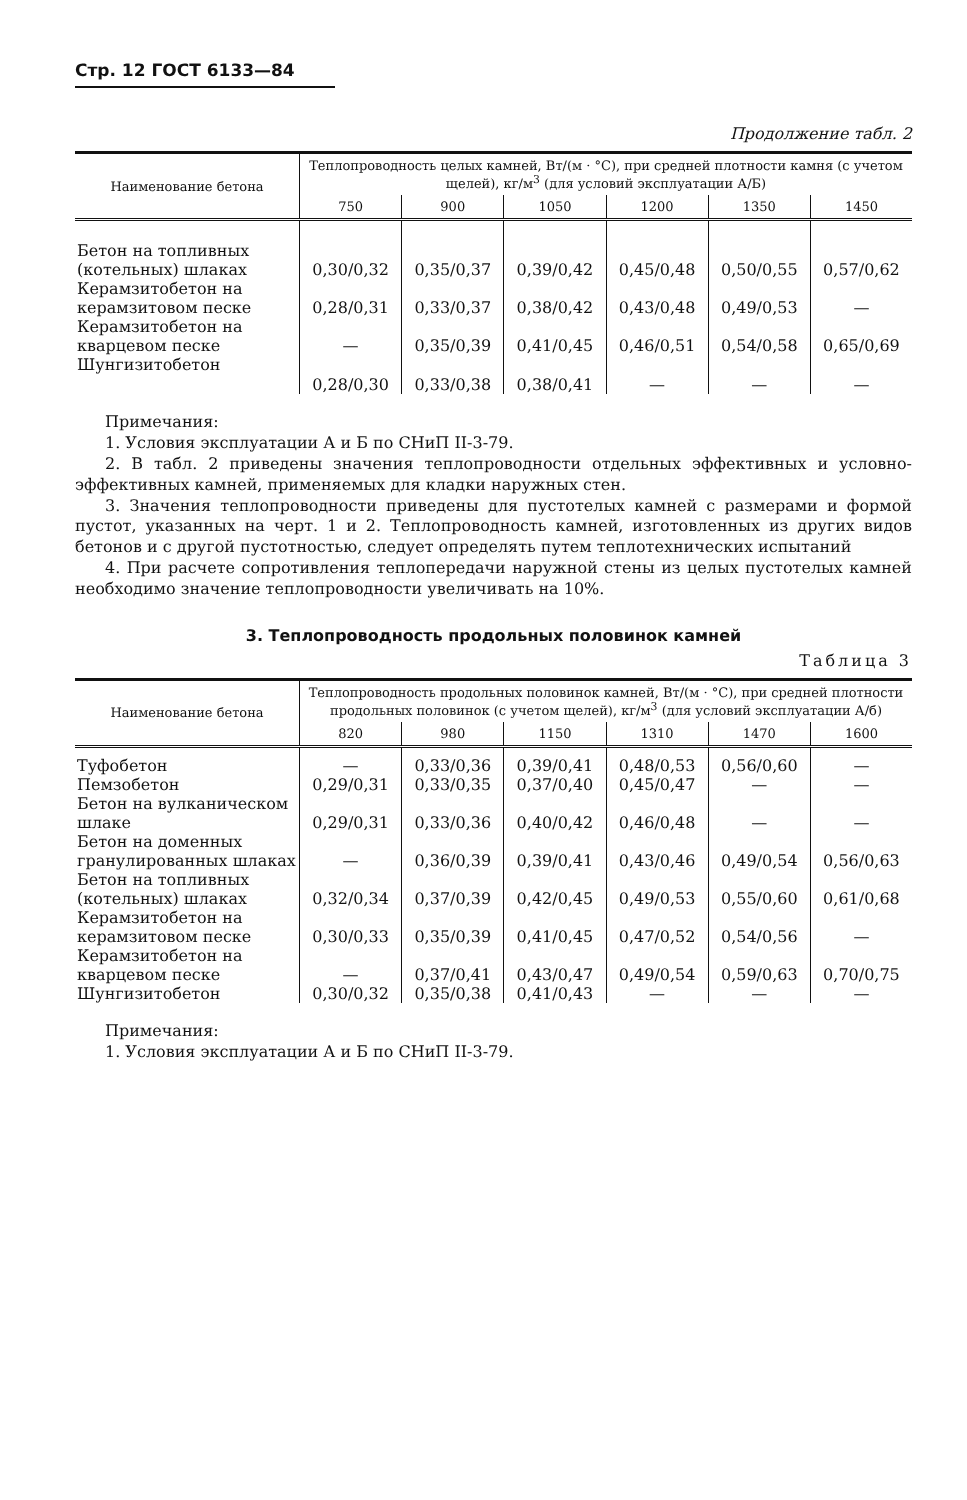Стр. 12 ГОСТ 6133—84
Продолжение табл. 2
| Наименование бетона | Теплопроводность целых камней, Вт/(м · °С), при средней плотности камня (с учетом щелей), кг/м<sup>3</sup> (для условий эксплуатации А/Б) | | | | | |
| --- | --- | --- | --- | --- | --- | --- |
| | 750 | 900 | 1050 | 1200 | 1350 | 1450 |
| Бетон на топливных (котельных) шлаках | 0,30/0,32 | 0,35/0,37 | 0,39/0,42 | 0,45/0,48 | 0,50/0,55 | 0,57/0,62 |
| Керамзитобетон на керамзитовом песке | 0,28/0,31 | 0,33/0,37 | 0,38/0,42 | 0,43/0,48 | 0,49/0,53 | — |
| Керамзитобетон на кварцевом песке | — | 0,35/0,39 | 0,41/0,45 | 0,46/0,51 | 0,54/0,58 | 0,65/0,69 |
| Шунгизитобетон | 0,28/0,30 | 0,33/0,38 | 0,38/0,41 | — | — | — |
Примечания:
1. Условия эксплуатации А и Б по СНиП II-3-79.
2. В табл. 2 приведены значения теплопроводности отдельных эффективных и условно-эффективных камней, применяемых для кладки наружных стен.
3. Значения теплопроводности приведены для пустотелых камней с размерами и формой пустот, указанных на черт. 1 и 2. Теплопроводность камней, изготовленных из других видов бетонов и с другой пустотностью, следует определять путем теплотехнических испытаний
4. При расчете сопротивления теплопередачи наружной стены из целых пустотелых камней необходимо значение теплопроводности увеличивать на 10%.
3. Теплопроводность продольных половинок камней
Таблица 3
| Наименование бетона | Теплопроводность продольных половинок камней, Вт/(м · °С), при средней плотности продольных половинок (с учетом щелей), кг/м<sup>3</sup> (для условий эксплуатации А/б) | | | | | |
| --- | --- | --- | --- | --- | --- | --- |
| | 820 | 980 | 1150 | 1310 | 1470 | 1600 |
| Туфобетон | — | 0,33/0,36 | 0,39/0,41 | 0,48/0,53 | 0,56/0,60 | — |
| Пемзобетон | 0,29/0,31 | 0,33/0,35 | 0,37/0,40 | 0,45/0,47 | — | — |
| Бетон на вулканическом шлаке | 0,29/0,31 | 0,33/0,36 | 0,40/0,42 | 0,46/0,48 | — | — |
| Бетон на доменных гранулированных шлаках | — | 0,36/0,39 | 0,39/0,41 | 0,43/0,46 | 0,49/0,54 | 0,56/0,63 |
| Бетон на топливных (котельных) шлаках | 0,32/0,34 | 0,37/0,39 | 0,42/0,45 | 0,49/0,53 | 0,55/0,60 | 0,61/0,68 |
| Керамзитобетон на керамзитовом песке | 0,30/0,33 | 0,35/0,39 | 0,41/0,45 | 0,47/0,52 | 0,54/0,56 | — |
| Керамзитобетон на кварцевом песке | — | 0,37/0,41 | 0,43/0,47 | 0,49/0,54 | 0,59/0,63 | 0,70/0,75 |
| Шунгизитобетон | 0,30/0,32 | 0,35/0,38 | 0,41/0,43 | — | — | — |
Примечания:
1. Условия эксплуатации А и Б по СНиП II-3-79.